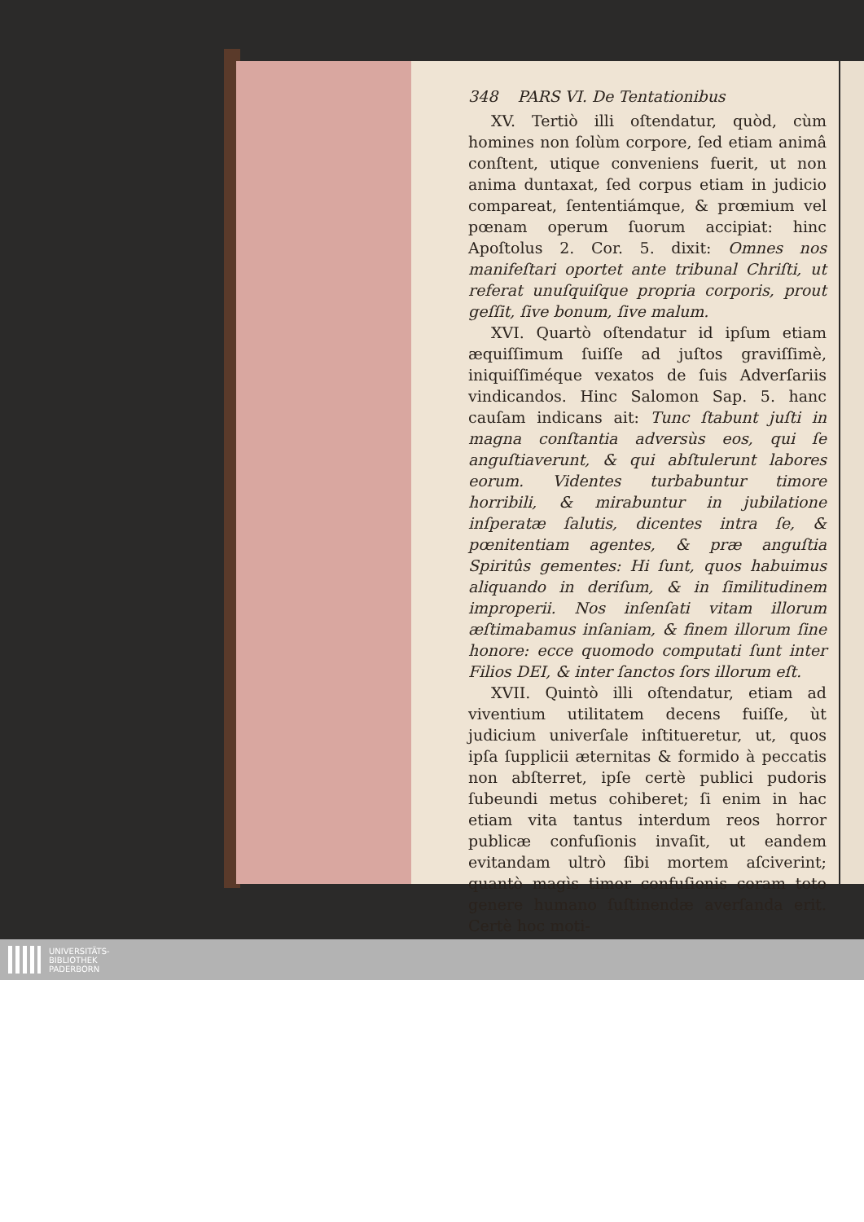348 PARS VI. De Tentationibus
XV. Tertiò illi oſtendatur, quòd, cùm homines non ſolùm corpore, ſed etiam animâ conſtent, utique conveniens fuerit, ut non anima duntaxat, ſed corpus etiam in judicio compareat, ſententiámque, & prœmium vel pœnam operum ſuorum accipiat: hinc Apoſtolus 2. Cor. 5. dixit: Omnes nos manifeſtari oportet ante tribunal Chriſti, ut referat unuſquiſque propria corporis, prout geſſit, ſive bonum, ſive malum.
XVI. Quartò oſtendatur id ipſum etiam æquiſſimum ſuiſſe ad juſtos graviſſimè, iniquiſſiméque vexatos de ſuis Adverſariis vindicandos. Hinc Salomon Sap. 5. hanc cauſam indicans ait: Tunc ſtabunt juſti in magna conſtantia adversùs eos, qui ſe anguſtiaverunt, & qui abſtulerunt labores eorum. Videntes turbabuntur timore horribili, & mirabuntur in jubilatione inſperatæ ſalutis, dicentes intra ſe, & pœnitentiam agentes, & præ anguſtia Spiritûs gementes: Hi ſunt, quos habuimus aliquando in deriſum, & in ſimilitudinem improperii. Nos inſenſati vitam illorum æſtimabamus inſaniam, & finem illorum ſine honore: ecce quomodo computati ſunt inter Filios DEI, & inter ſanctos ſors illorum eſt.
XVII. Quintò illi oſtendatur, etiam ad viventium utilitatem decens fuiſſe, ùt judicium univerſale inſtitueretur, ut, quos ipſa ſupplicii æternitas & formido à peccatis non abſterret, ipſe certè publici pudoris ſubeundi metus cohiberet; ſi enim in hac etiam vita tantus interdum reos horror publicæ confuſionis invaſit, ut eandem evitandam ultrò ſibi mortem aſciverint; quantò magìs timor confuſionis coram toto genere humano ſuſtinendæ averſanda erit. Certè hoc moti-
UNIVERSITÄTS-
BIBLIOTHEK
PADERBORN